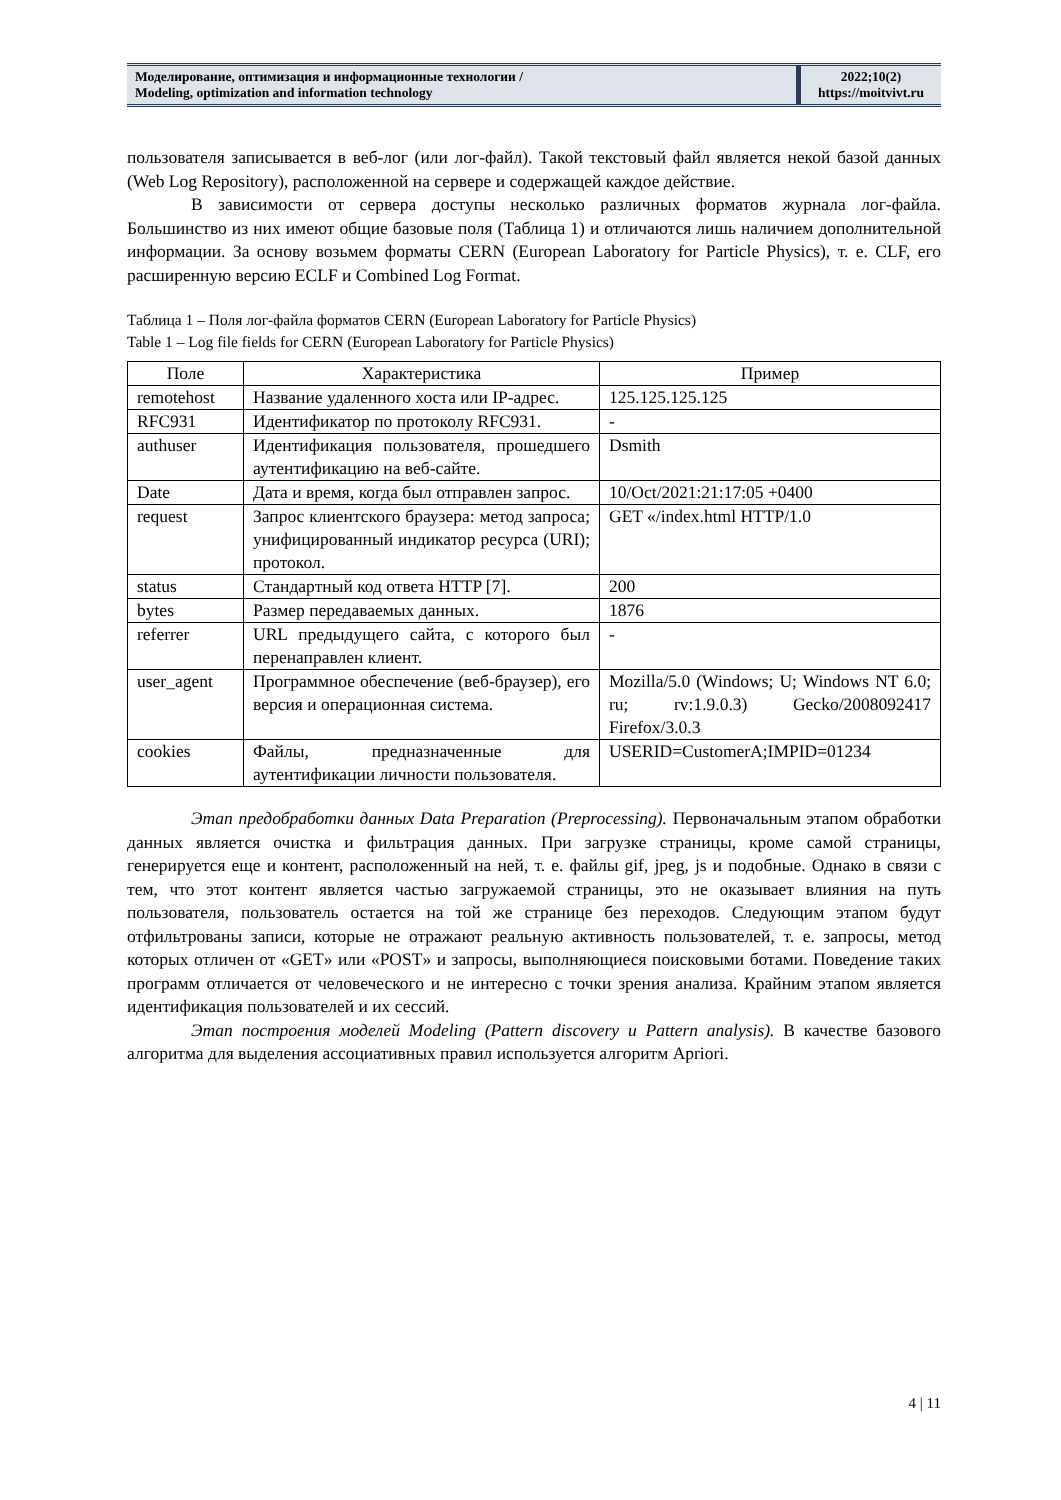Моделирование, оптимизация и информационные технологии /
Modeling, optimization and information technology
2022;10(2)
https://moitvivt.ru
пользователя записывается в веб-лог (или лог-файл). Такой текстовый файл является некой базой данных (Web Log Repository), расположенной на сервере и содержащей каждое действие.
В зависимости от сервера доступы несколько различных форматов журнала лог-файла. Большинство из них имеют общие базовые поля (Таблица 1) и отличаются лишь наличием дополнительной информации. За основу возьмем форматы CERN (European Laboratory for Particle Physics), т. е. CLF, его расширенную версию ECLF и Combined Log Format.
Таблица 1 – Поля лог-файла форматов CERN (European Laboratory for Particle Physics)
Table 1 – Log file fields for CERN (European Laboratory for Particle Physics)
| Поле | Характеристика | Пример |
| --- | --- | --- |
| remotehost | Название удаленного хоста или IP-адрес. | 125.125.125.125 |
| RFC931 | Идентификатор по протоколу RFC931. | - |
| authuser | Идентификация пользователя, прошедшего аутентификацию на веб-сайте. | Dsmith |
| Date | Дата и время, когда был отправлен запрос. | 10/Oct/2021:21:17:05 +0400 |
| request | Запрос клиентского браузера: метод запроса; унифицированный индикатор ресурса (URI); протокол. | GET «/index.html HTTP/1.0 |
| status | Стандартный код ответа HTTP [7]. | 200 |
| bytes | Размер передаваемых данных. | 1876 |
| referrer | URL предыдущего сайта, с которого был перенаправлен клиент. | - |
| user_agent | Программное обеспечение (веб-браузер), его версия и операционная система. | Mozilla/5.0 (Windows; U; Windows NT 6.0; ru; rv:1.9.0.3) Gecko/2008092417 Firefox/3.0.3 |
| cookies | Файлы, предназначенные для аутентификации личности пользователя. | USERID=CustomerA;IMPID=01234 |
Этап предобработки данных Data Preparation (Preprocessing). Первоначальным этапом обработки данных является очистка и фильтрация данных. При загрузке страницы, кроме самой страницы, генерируется еще и контент, расположенный на ней, т. е. файлы gif, jpeg, js и подобные. Однако в связи с тем, что этот контент является частью загружаемой страницы, это не оказывает влияния на путь пользователя, пользователь остается на той же странице без переходов. Следующим этапом будут отфильтрованы записи, которые не отражают реальную активность пользователей, т. е. запросы, метод которых отличен от «GET» или «POST» и запросы, выполняющиеся поисковыми ботами. Поведение таких программ отличается от человеческого и не интересно с точки зрения анализа. Крайним этапом является идентификация пользователей и их сессий.
Этап построения моделей Modeling (Pattern discovery и Pattern analysis). В качестве базового алгоритма для выделения ассоциативных правил используется алгоритм Apriori.
4 | 11